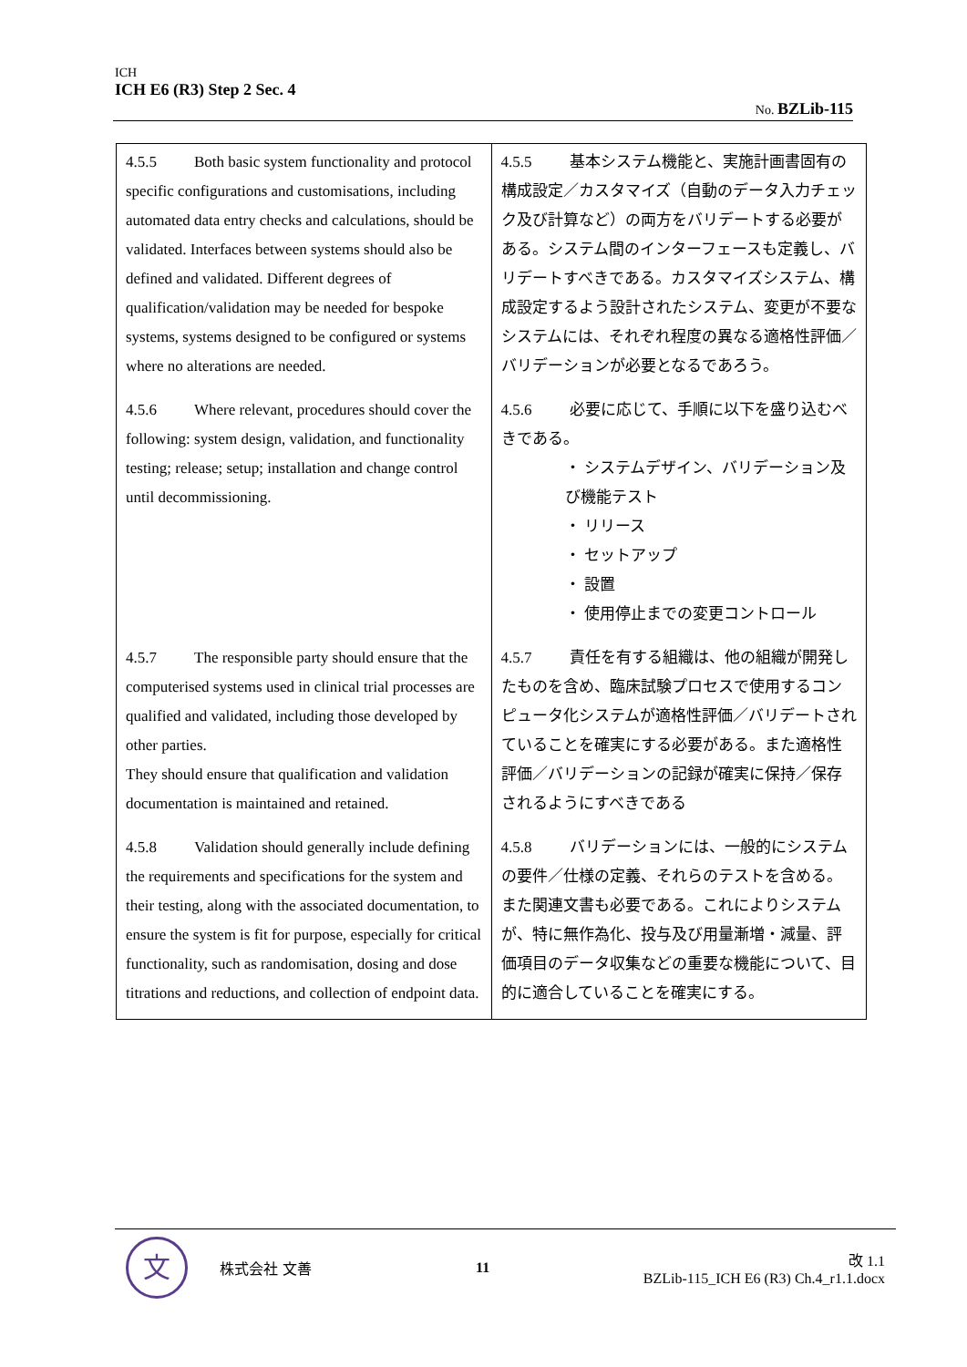ICH
ICH E6 (R3) Step 2 Sec. 4
No. BZLib-115
| 4.5.5 Both basic system functionality and protocol specific configurations and customisations, including automated data entry checks and calculations, should be validated. Interfaces between systems should also be defined and validated. Different degrees of qualification/validation may be needed for bespoke systems, systems designed to be configured or systems where no alterations are needed. | 4.5.5 基本システム機能と、実施計画書固有の構成設定／カスタマイズ（自動のデータ入力チェック及び計算など）の両方をバリデートする必要がある。システム間のインターフェースも定義し、バリデートすべきである。カスタマイズシステム、構成設定するよう設計されたシステム、変更が不要なシステムには、それぞれ程度の異なる適格性評価／バリデーションが必要となるであろう。 |
| 4.5.6 Where relevant, procedures should cover the following: system design, validation, and functionality testing; release; setup; installation and change control until decommissioning. | 4.5.6 必要に応じて、手順に以下を盛り込むべきである。 ・ システムデザイン、バリデーション及び機能テスト ・ リリース ・ セットアップ ・ 設置 ・ 使用停止までの変更コントロール |
| 4.5.7 The responsible party should ensure that the computerised systems used in clinical trial processes are qualified and validated, including those developed by other parties. They should ensure that qualification and validation documentation is maintained and retained. | 4.5.7 責任を有する組織は、他の組織が開発したものを含め、臨床試験プロセスで使用するコンピュータ化システムが適格性評価／バリデートされていることを確実にする必要がある。また適格性評価／バリデーションの記録が確実に保持／保存されるようにすべきである |
| 4.5.8 Validation should generally include defining the requirements and specifications for the system and their testing, along with the associated documentation, to ensure the system is fit for purpose, especially for critical functionality, such as randomisation, dosing and dose titrations and reductions, and collection of endpoint data. | 4.5.8 バリデーションには、一般的にシステムの要件／仕様の定義、それらのテストを含める。また関連文書も必要である。これによりシステムが、特に無作為化、投与及び用量漸増・減量、評価項目のデータ収集などの重要な機能について、目的に適合していることを確実にする。 |
文
株式会社 文善 11
改 1.1
BZLib-115_ICH E6 (R3) Ch.4_r1.1.docx